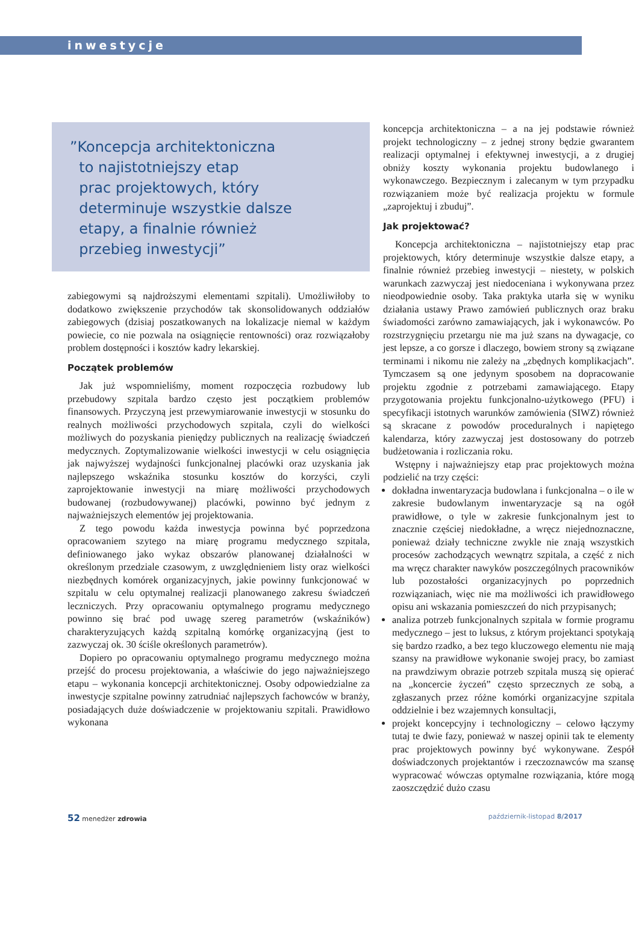inwestycje
”Koncepcja architektoniczna
to najistotniejszy etap
prac projektowych, który
determinuje wszystkie dalsze
etapy, a finalnie również
przebieg inwestycji”
zabiegowymi są najdroższymi elementami szpitali). Umożliwiłoby to dodatkowo zwiększenie przychodów tak skonsolidowanych oddziałów zabiegowych (dzisiaj poszatkowanych na lokalizacje niemal w każdym powiecie, co nie pozwala na osiągnięcie rentowności) oraz rozwiązałoby problem dostępności i kosztów kadry lekarskiej.
Początek problemów
Jak już wspomnieliśmy, moment rozpoczęcia rozbudowy lub przebudowy szpitala bardzo często jest początkiem problemów finansowych. Przyczyną jest przewymiarowanie inwestycji w stosunku do realnych możliwości przychodowych szpitala, czyli do wielkości możliwych do pozyskania pieniędzy publicznych na realizację świadczeń medycznych. Zoptymalizowanie wielkości inwestycji w celu osiągnięcia jak najwyższej wydajności funkcjonalnej placówki oraz uzyskania jak najlepszego wskaźnika stosunku kosztów do korzyści, czyli zaprojektowanie inwestycji na miarę możliwości przychodowych budowanej (rozbudowywanej) placówki, powinno być jednym z najważniejszych elementów jej projektowania.
Z tego powodu każda inwestycja powinna być poprzedzona opracowaniem szytego na miarę programu medycznego szpitala, definiowanego jako wykaz obszarów planowanej działalności w określonym przedziale czasowym, z uwzględnieniem listy oraz wielkości niezbędnych komórek organizacyjnych, jakie powinny funkcjonować w szpitalu w celu optymalnej realizacji planowanego zakresu świadczeń leczniczych. Przy opracowaniu optymalnego programu medycznego powinno się brać pod uwagę szereg parametrów (wskaźników) charakteryzujących każdą szpitalną komórkę organizacyjną (jest to zazwyczaj ok. 30 ściśle określonych parametrów).
Dopiero po opracowaniu optymalnego programu medycznego można przejść do procesu projektowania, a właściwie do jego najważniejszego etapu – wykonania koncepcji architektonicznej. Osoby odpowiedzialne za inwestycje szpitalne powinny zatrudniać najlepszych fachowców w branży, posiadających duże doświadczenie w projektowaniu szpitali. Prawidłowo wykonana
koncepcja architektoniczna – a na jej podstawie również projekt technologiczny – z jednej strony będzie gwarantem realizacji optymalnej i efektywnej inwestycji, a z drugiej obniży koszty wykonania projektu budowlanego i wykonawczego. Bezpiecznym i zalecanym w tym przypadku rozwiązaniem może być realizacja projektu w formule „zaprojektuj i zbuduj”.
Jak projektować?
Koncepcja architektoniczna – najistotniejszy etap prac projektowych, który determinuje wszystkie dalsze etapy, a finalnie również przebieg inwestycji – niestety, w polskich warunkach zazwyczaj jest niedoceniana i wykonywana przez nieodpowiednie osoby. Taka praktyka utarła się w wyniku działania ustawy Prawo zamówień publicznych oraz braku świadomości zarówno zamawiających, jak i wykonawców. Po rozstrzygnięciu przetargu nie ma już szans na dywagacje, co jest lepsze, a co gorsze i dlaczego, bowiem strony są związane terminami i nikomu nie zależy na „zbędnych komplikacjach”. Tymczasem są one jedynym sposobem na dopracowanie projektu zgodnie z potrzebami zamawiającego. Etapy przygotowania projektu funkcjonalno-użytkowego (PFU) i specyfikacji istotnych warunków zamówienia (SIWZ) również są skracane z powodów proceduralnych i napiętego kalendarza, który zazwyczaj jest dostosowany do potrzeb budżetowania i rozliczania roku.
Wstępny i najważniejszy etap prac projektowych można podzielić na trzy części:
dokładna inwentaryzacja budowlana i funkcjonalna – o ile w zakresie budowlanym inwentaryzacje są na ogół prawidłowe, o tyle w zakresie funkcjonalnym jest to znacznie częściej niedokładne, a wręcz niejednoznaczne, ponieważ działy techniczne zwykle nie znają wszystkich procesów zachodzących wewnątrz szpitala, a część z nich ma wręcz charakter nawyków poszczególnych pracowników lub pozostałości organizacyjnych po poprzednich rozwiązaniach, więc nie ma możliwości ich prawidłowego opisu ani wskazania pomieszczeń do nich przypisanych;
analiza potrzeb funkcjonalnych szpitala w formie programu medycznego – jest to luksus, z którym projektanci spotykają się bardzo rzadko, a bez tego kluczowego elementu nie mają szansy na prawidłowe wykonanie swojej pracy, bo zamiast na prawdziwym obrazie potrzeb szpitala muszą się opierać na „koncercie życzeń” często sprzecznych ze sobą, a zgłaszanych przez różne komórki organizacyjne szpitala oddzielnie i bez wzajemnych konsultacji,
projekt koncepcyjny i technologiczny – celowo łączymy tutaj te dwie fazy, ponieważ w naszej opinii tak te elementy prac projektowych powinny być wykonywane. Zespół doświadczonych projektantów i rzeczoznawców ma szansę wypracować wówczas optymalne rozwiązania, które mogą zaoszczędzić dużo czasu
52 menedżer zdrowia październik-listopad 8/2017